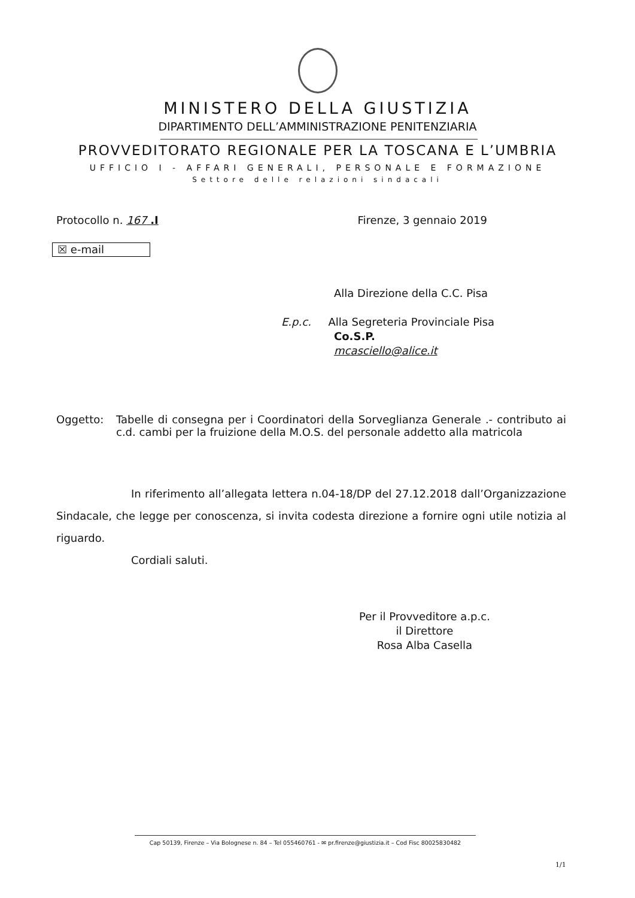MINISTERO DELLA GIUSTIZIA
DIPARTIMENTO DELL’AMMINISTRAZIONE PENITENZIARIA
PROVVEDITORATO REGIONALE PER LA TOSCANA E L’UMBRIA
UFFICIO I - AFFARI GENERALI, PERSONALE E FORMAZIONE
Settore delle relazioni sindacali
Protocollo n. 167 .I Firenze, 3 gennaio 2019
☒ e-mail
Alla Direzione della C.C. Pisa
E.p.c. Alla Segreteria Provinciale Pisa
Co.S.P.
mcasciello@alice.it
Oggetto: Tabelle di consegna per i Coordinatori della Sorveglianza Generale .- contributo ai c.d. cambi per la fruizione della M.O.S. del personale addetto alla matricola
In riferimento all’allegata lettera n.04-18/DP del 27.12.2018 dall’Organizzazione Sindacale, che legge per conoscenza, si invita codesta direzione a fornire ogni utile notizia al riguardo.
Cordiali saluti.
Per il Provveditore a.p.c.
il Direttore
Rosa Alba Casella
Cap 50139, Firenze – Via Bolognese n. 84 – Tel 055460761 - ✉ pr.firenze@giustizia.it – Cod Fisc 80025830482
1/1